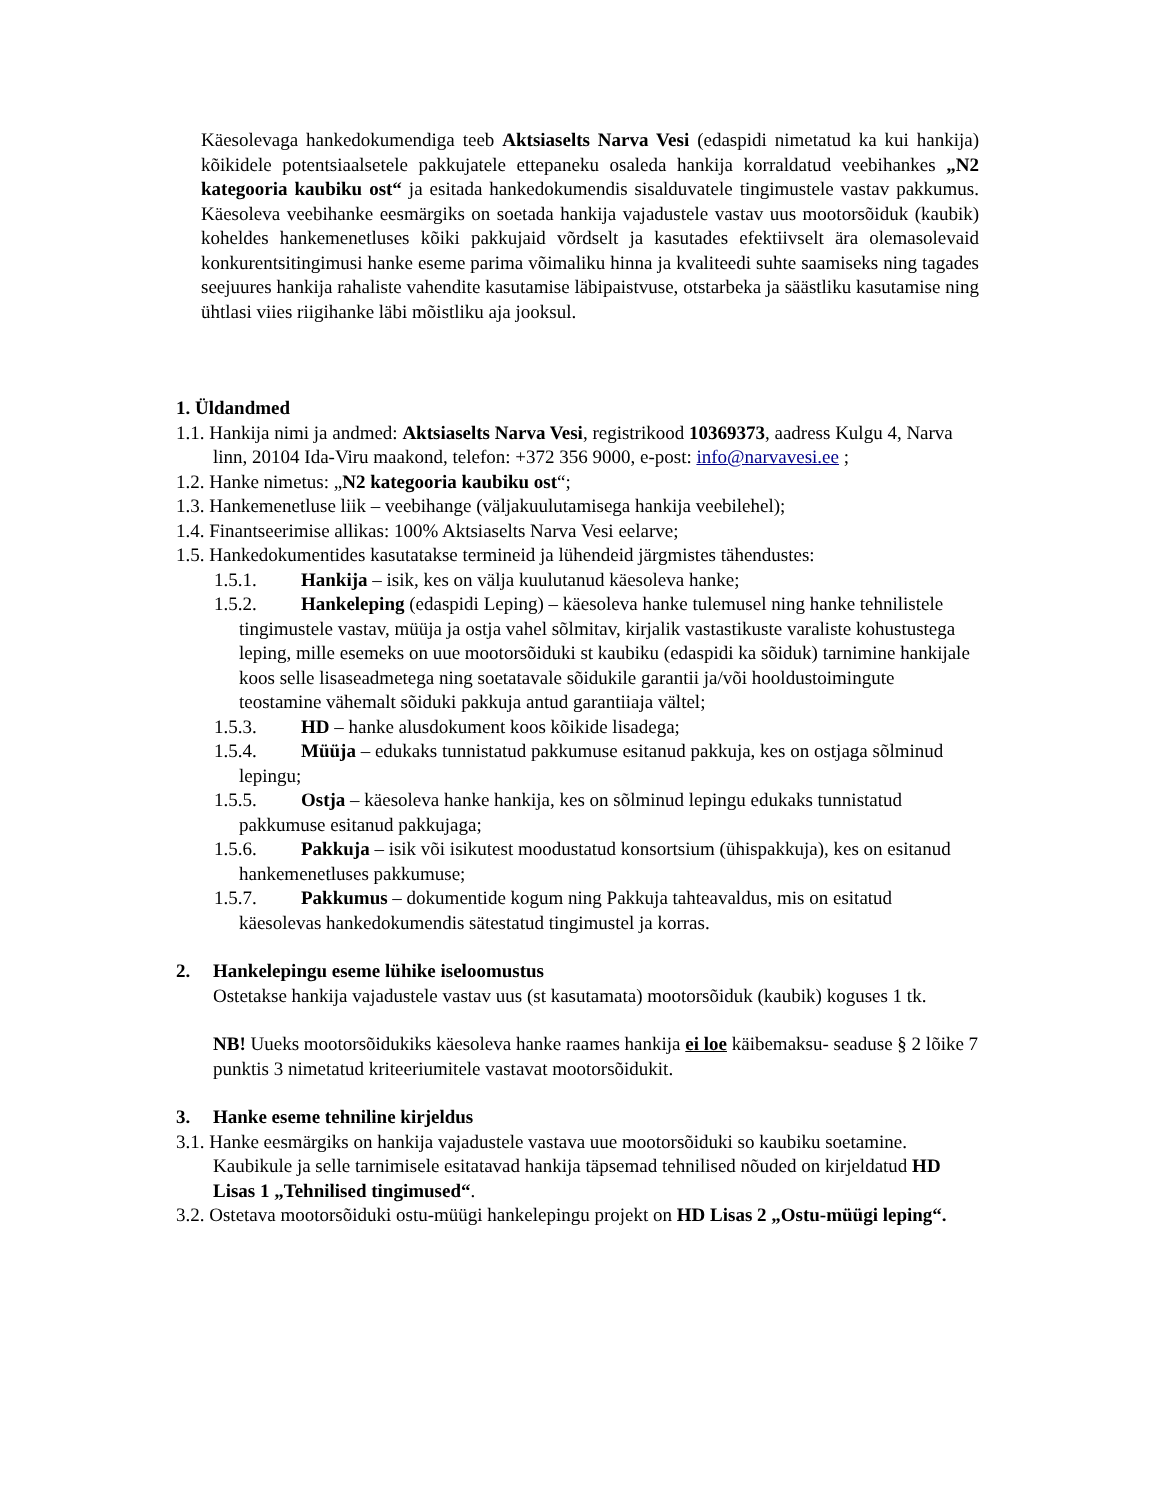Käesolevaga hankedokumendiga teeb Aktsiaselts Narva Vesi (edaspidi nimetatud ka kui hankija) kõikidele potentsiaalsetele pakkujatele ettepaneku osaleda hankija korraldatud veebihankes „N2 kategooria kaubiku ost“ ja esitada hankedokumendis sisalduvatele tingimustele vastav pakkumus. Käesoleva veebihanke eesmärgiks on soetada hankija vajadustele vastav uus mootorsõiduk (kaubik) koheldes hankemenetluses kõiki pakkujaid võrdselt ja kasutades efektiivselt ära olemasolevaid konkurentsitingimusi hanke eseme parima võimaliku hinna ja kvaliteedi suhte saamiseks ning tagades seejuures hankija rahaliste vahendite kasutamise läbipaistvuse, otstarbeka ja säästliku kasutamise ning ühtlasi viies riigihanke läbi mõistliku aja jooksul.
1. Üldandmed
1.1. Hankija nimi ja andmed: Aktsiaselts Narva Vesi, registrikood 10369373, aadress Kulgu 4, Narva linn, 20104 Ida-Viru maakond, telefon: +372 356 9000, e-post: info@narvavesi.ee ;
1.2. Hanke nimetus: „N2 kategooria kaubiku ost“;
1.3. Hankemenetluse liik – veebihange (väljakuulutamisega hankija veebilehel);
1.4. Finantseerimise allikas: 100% Aktsiaselts Narva Vesi eelarve;
1.5. Hankedokumentides kasutatakse termineid ja lühendeid järgmistes tähendustes:
1.5.1. Hankija – isik, kes on välja kuulutanud käesoleva hanke;
1.5.2. Hankeleping (edaspidi Leping) – käesoleva hanke tulemusel ning hanke tehnilistele tingimustele vastav, müüja ja ostja vahel sõlmitav, kirjalik vastastikuste varaliste kohustustega leping, mille esemeks on uue mootorsõiduki st kaubiku (edaspidi ka sõiduk) tarnimine hankijale koos selle lisaseadmetega ning soetatavale sõidukile garantii ja/või hooldustoimingute teostamine vähemalt sõiduki pakkuja antud garantiiaja vältel;
1.5.3. HD – hanke alusdokument koos kõikide lisadega;
1.5.4. Müüja – edukaks tunnistatud pakkumuse esitanud pakkuja, kes on ostjaga sõlminud lepingu;
1.5.5. Ostja – käesoleva hanke hankija, kes on sõlminud lepingu edukaks tunnistatud pakkumuse esitanud pakkujaga;
1.5.6. Pakkuja – isik või isikutest moodustatud konsortsium (ühispakkuja), kes on esitanud hankemenetluses pakkumuse;
1.5.7. Pakkumus – dokumentide kogum ning Pakkuja tahteavaldus, mis on esitatud käesolevas hankedokumendis sätestatud tingimustel ja korras.
2. Hankelepingu eseme lühike iseloomustus
Ostetakse hankija vajadustele vastav uus (st kasutamata) mootorsõiduk (kaubik) koguses 1 tk.
NB! Uueks mootorsõidukiks käesoleva hanke raames hankija ei loe käibemaksu- seaduse § 2 lõike 7 punktis 3 nimetatud kriteeriumitele vastavat mootorsõidukit.
3. Hanke eseme tehniline kirjeldus
3.1. Hanke eesmärgiks on hankija vajadustele vastava uue mootorsõiduki so kaubiku soetamine. Kaubikule ja selle tarnimisele esitatavad hankija täpsemad tehnilised nõuded on kirjeldatud HD Lisas 1 „Tehnilised tingimused“.
3.2. Ostetava mootorsõiduki ostu-müügi hankelepingu projekt on HD Lisas 2 „Ostu-müügi leping“.